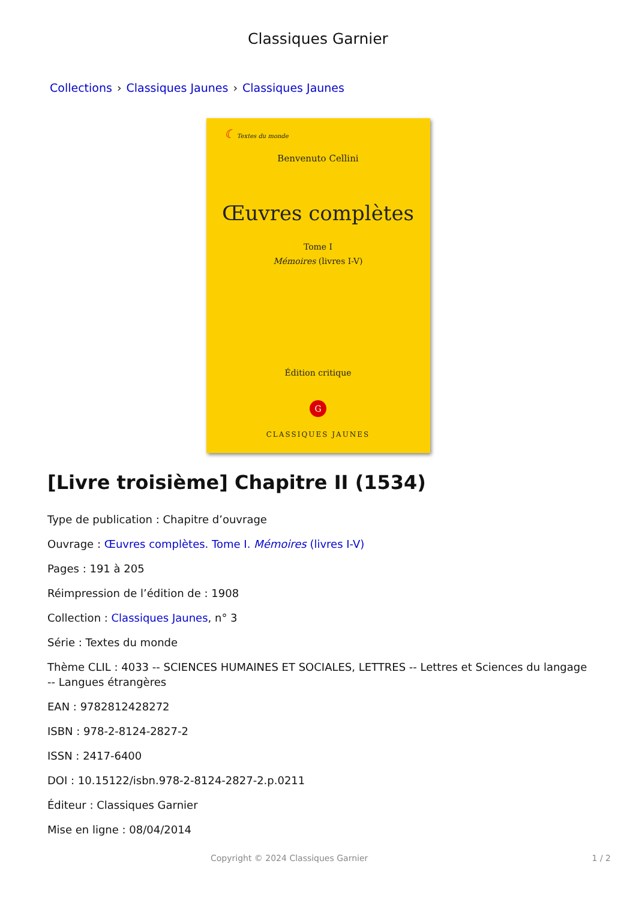Classiques Garnier
Collections › Classiques Jaunes › Classiques Jaunes
☾ Textes du monde
Benvenuto Cellini
Œuvres complètes
Tome I
Mémoires (livres I-V)
Édition critique
G
CLASSIQUES JAUNES
[Livre troisième] Chapitre II (1534)
Type de publication : Chapitre d’ouvrage
Ouvrage : Œuvres complètes. Tome I. Mémoires (livres I-V)
Pages : 191 à 205
Réimpression de l’édition de : 1908
Collection : Classiques Jaunes, n° 3
Série : Textes du monde
Thème CLIL : 4033 -- SCIENCES HUMAINES ET SOCIALES, LETTRES -- Lettres et Sciences du langage -- Langues étrangères
EAN : 9782812428272
ISBN : 978-2-8124-2827-2
ISSN : 2417-6400
DOI : 10.15122/isbn.978-2-8124-2827-2.p.0211
Éditeur : Classiques Garnier
Mise en ligne : 08/04/2014
Copyright © 2024 Classiques Garnier 1 / 2